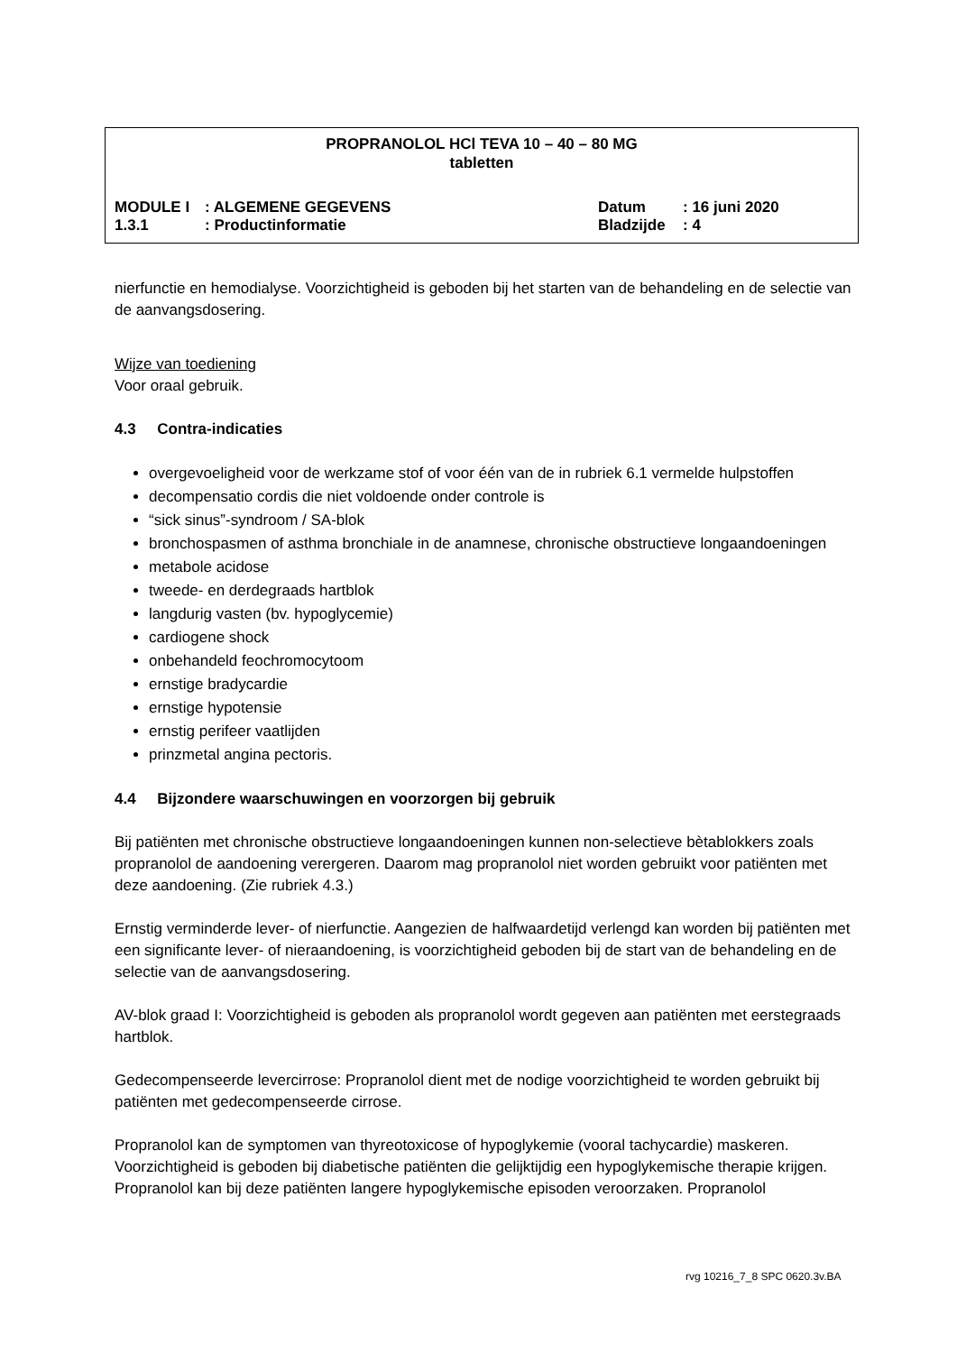PROPRANOLOL HCl TEVA 10 – 40 – 80 MG
tabletten
| MODULE I | : ALGEMENE GEGEVENS | Datum | : 16 juni 2020 |
| 1.3.1 | : Productinformatie | Bladzijde | : 4 |
nierfunctie en hemodialyse. Voorzichtigheid is geboden bij het starten van de behandeling en de selectie van de aanvangsdosering.
Wijze van toediening
Voor oraal gebruik.
4.3 Contra-indicaties
overgevoeligheid voor de werkzame stof of voor één van de in rubriek 6.1 vermelde hulpstoffen
decompensatio cordis die niet voldoende onder controle is
“sick sinus”-syndroom / SA-blok
bronchospasmen of asthma bronchiale in de anamnese, chronische obstructieve longaandoeningen
metabole acidose
tweede- en derdegraads hartblok
langdurig vasten (bv. hypoglycemie)
cardiogene shock
onbehandeld feochromocytoom
ernstige bradycardie
ernstige hypotensie
ernstig perifeer vaatlijden
prinzmetal angina pectoris.
4.4 Bijzondere waarschuwingen en voorzorgen bij gebruik
Bij patiënten met chronische obstructieve longaandoeningen kunnen non-selectieve bètablokkers zoals propranolol de aandoening verergeren. Daarom mag propranolol niet worden gebruikt voor patiënten met deze aandoening. (Zie rubriek 4.3.)
Ernstig verminderde lever- of nierfunctie. Aangezien de halfwaardetijd verlengd kan worden bij patiënten met een significante lever- of nieraandoening, is voorzichtigheid geboden bij de start van de behandeling en de selectie van de aanvangsdosering.
AV-blok graad I: Voorzichtigheid is geboden als propranolol wordt gegeven aan patiënten met eerstegraads hartblok.
Gedecompenseerde levercirrose: Propranolol dient met de nodige voorzichtigheid te worden gebruikt bij patiënten met gedecompenseerde cirrose.
Propranolol kan de symptomen van thyreotoxicose of hypoglykemie (vooral tachycardie) maskeren. Voorzichtigheid is geboden bij diabetische patiënten die gelijktijdig een hypoglykemische therapie krijgen. Propranolol kan bij deze patiënten langere hypoglykemische episoden veroorzaken. Propranolol
rvg 10216_7_8 SPC 0620.3v.BA